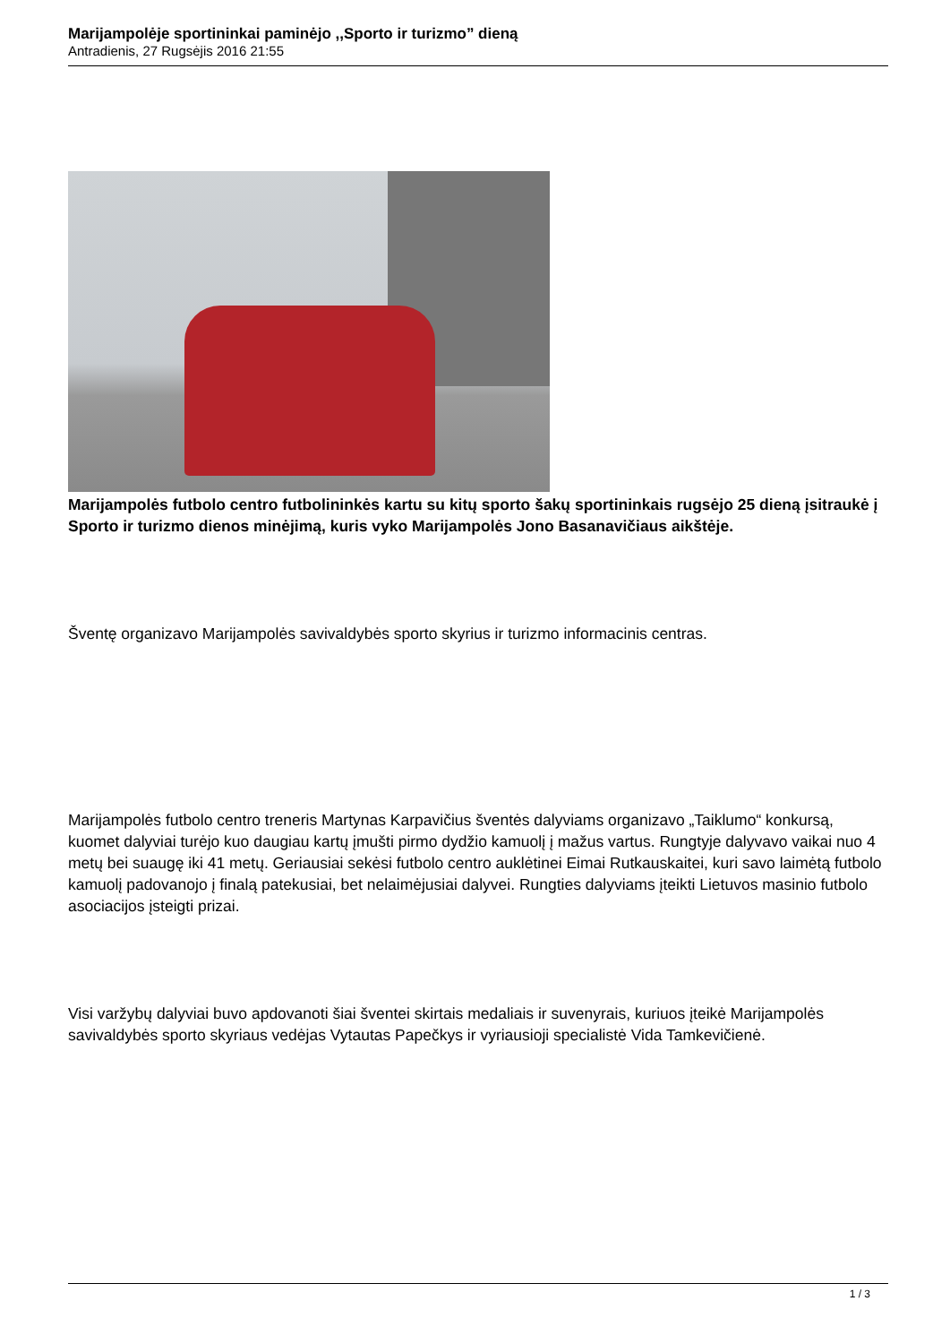Marijampolėje sportininkai paminėjo ,,Sporto ir turizmo” dieną
Antradienis, 27 Rugsėjis 2016 21:55
Marijampolės futbolo centro futbolininkės kartu su kitų sporto šakų sportininkais rugsėjo 25 dieną įsitraukė į Sporto ir turizmo dienos minėjimą, kuris vyko Marijampolės Jono Basanavičiaus aikštėje.
Šventę organizavo Marijampolės savivaldybės sporto skyrius ir turizmo informacinis centras.
Marijampolės futbolo centro treneris Martynas Karpavičius šventės dalyviams organizavo „Taiklumo“ konkursą, kuomet dalyviai turėjo kuo daugiau kartų įmušti pirmo dydžio kamuolį į mažus vartus. Rungtyje dalyvavo vaikai nuo 4 metų bei suaugę iki 41 metų. Geriausiai sekėsi futbolo centro auklėtinei Eimai Rutkauskaitei, kuri savo laimėtą futbolo kamuolį padovanojo į finalą patekusiai, bet nelaimėjusiai dalyvei. Rungties dalyviams įteikti Lietuvos masinio futbolo asociacijos įsteigti prizai.
Visi varžybų dalyviai buvo apdovanoti šiai šventei skirtais medaliais ir suvenyrais, kuriuos įteikė Marijampolės savivaldybės sporto skyriaus vedėjas Vytautas Papečkys ir vyriausioji specialistė Vida Tamkevičienė.
1 / 3